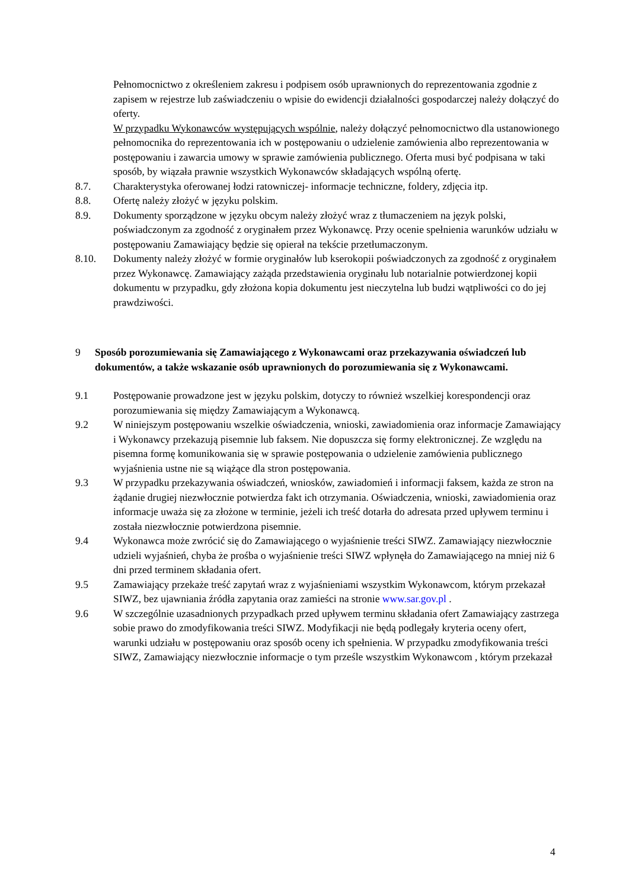Pełnomocnictwo z określeniem zakresu i podpisem osób uprawnionych do reprezentowania zgodnie z zapisem w rejestrze lub zaświadczeniu o wpisie do ewidencji działalności gospodarczej należy dołączyć do oferty.
W przypadku Wykonawców występujących wspólnie, należy dołączyć pełnomocnictwo dla ustanowionego pełnomocnika do reprezentowania ich w postępowaniu o udzielenie zamówienia albo reprezentowania w postępowaniu i zawarcia umowy w sprawie zamówienia publicznego. Oferta musi być podpisana w taki sposób, by wiązała prawnie wszystkich Wykonawców składających wspólną ofertę.
8.7. Charakterystyka oferowanej łodzi ratowniczej- informacje techniczne, foldery, zdjęcia itp.
8.8. Ofertę należy złożyć w języku polskim.
8.9. Dokumenty sporządzone w języku obcym należy złożyć wraz z tłumaczeniem na język polski, poświadczonym za zgodność z oryginałem przez Wykonawcę. Przy ocenie spełnienia warunków udziału w postępowaniu Zamawiający będzie się opierał na tekście przetłumaczonym.
8.10. Dokumenty należy złożyć w formie oryginałów lub kserokopii poświadczonych za zgodność z oryginałem przez Wykonawcę. Zamawiający zażąda przedstawienia oryginału lub notarialnie potwierdzonej kopii dokumentu w przypadku, gdy złożona kopia dokumentu jest nieczytelna lub budzi wątpliwości co do jej prawdziwości.
9 Sposób porozumiewania się Zamawiającego z Wykonawcami oraz przekazywania oświadczeń lub dokumentów, a także wskazanie osób uprawnionych do porozumiewania się z Wykonawcami.
9.1 Postępowanie prowadzone jest w języku polskim, dotyczy to również wszelkiej korespondencji oraz porozumiewania się między Zamawiającym a Wykonawcą.
9.2 W niniejszym postępowaniu wszelkie oświadczenia, wnioski, zawiadomienia oraz informacje Zamawiający i Wykonawcy przekazują pisemnie lub faksem. Nie dopuszcza się formy elektronicznej. Ze względu na pisemna formę komunikowania się w sprawie postępowania o udzielenie zamówienia publicznego wyjaśnienia ustne nie są wiążące dla stron postępowania.
9.3 W przypadku przekazywania oświadczeń, wniosków, zawiadomień i informacji faksem, każda ze stron na żądanie drugiej niezwłocznie potwierdza fakt ich otrzymania. Oświadczenia, wnioski, zawiadomienia oraz informacje uważa się za złożone w terminie, jeżeli ich treść dotarła do adresata przed upływem terminu i została niezwłocznie potwierdzona pisemnie.
9.4 Wykonawca może zwrócić się do Zamawiającego o wyjaśnienie treści SIWZ. Zamawiający niezwłocznie udzieli wyjaśnień, chyba że prośba o wyjaśnienie treści SIWZ wpłynęła do Zamawiającego na mniej niż 6 dni przed terminem składania ofert.
9.5 Zamawiający przekaże treść zapytań wraz z wyjaśnieniami wszystkim Wykonawcom, którym przekazał SIWZ, bez ujawniania źródła zapytania oraz zamieści na stronie www.sar.gov.pl .
9.6 W szczególnie uzasadnionych przypadkach przed upływem terminu składania ofert Zamawiający zastrzega sobie prawo do zmodyfikowania treści SIWZ. Modyfikacji nie będą podlegały kryteria oceny ofert, warunki udziału w postępowaniu oraz sposób oceny ich spełnienia. W przypadku zmodyfikowania treści SIWZ, Zamawiający niezwłocznie informacje o tym prześle wszystkim Wykonawcom , którym przekazał
4